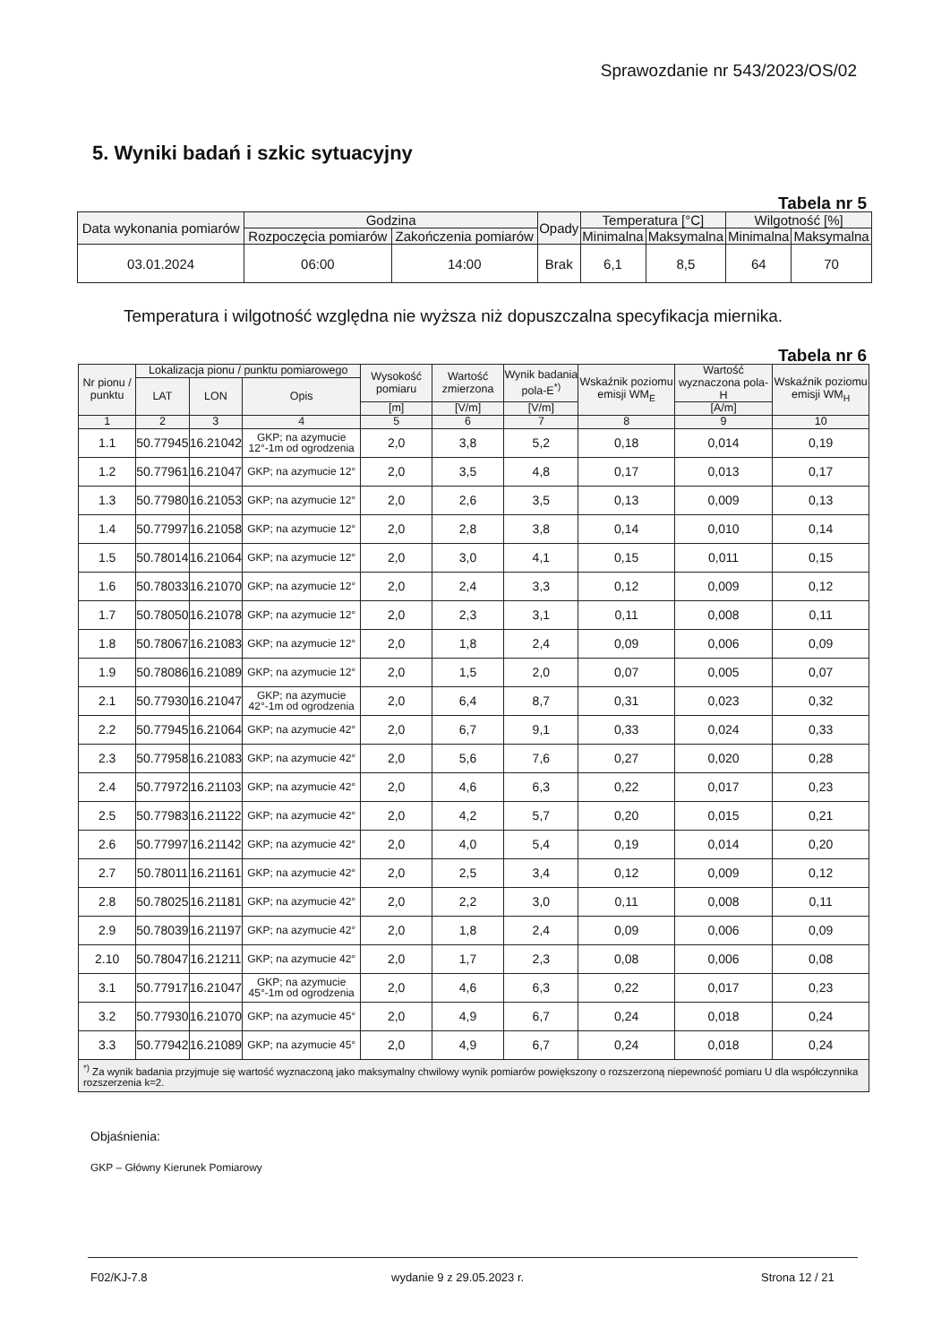Sprawozdanie nr 543/2023/OS/02
5. Wyniki badań i szkic sytuacyjny
Tabela nr 5
| Data wykonania pomiarów | Godzina | | Opady | Temperatura [°C] | | Wilgotność [%] | |
| --- | --- | --- | --- | --- | --- | --- | --- |
| | Rozpoczęcia pomiarów | Zakończenia pomiarów | | Minimalna | Maksymalna | Minimalna | Maksymalna |
| 03.01.2024 | 06:00 | 14:00 | Brak | 6,1 | 8,5 | 64 | 70 |
Temperatura i wilgotność względna nie wyższa niż dopuszczalna specyfikacja miernika.
Tabela nr 6
| Nr pionu / punktu | Lokalizacja pionu / punktu pomiarowego | | | Wysokość pomiaru | Wartość zmierzona | Wynik badania pola-E<sup>*)</sup> | Wskaźnik poziomu emisji WM<sub>E</sub> | Wartość wyznaczona pola-H | Wskaźnik poziomu emisji WM<sub>H</sub> |
| --- | --- | --- | --- | --- | --- | --- | --- | --- | --- |
| | LAT | LON | Opis | | | | | | |
| | | | | [m] | [V/m] | [V/m] | | [A/m] | |
| 1 | 2 | 3 | 4 | 5 | 6 | 7 | 8 | 9 | 10 |
| 1.1 | 50.77945 | 16.21042 | GKP; na azymucie 12°-1m od ogrodzenia | 2,0 | 3,8 | 5,2 | 0,18 | 0,014 | 0,19 |
| 1.2 | 50.77961 | 16.21047 | GKP; na azymucie 12° | 2,0 | 3,5 | 4,8 | 0,17 | 0,013 | 0,17 |
| 1.3 | 50.77980 | 16.21053 | GKP; na azymucie 12° | 2,0 | 2,6 | 3,5 | 0,13 | 0,009 | 0,13 |
| 1.4 | 50.77997 | 16.21058 | GKP; na azymucie 12° | 2,0 | 2,8 | 3,8 | 0,14 | 0,010 | 0,14 |
| 1.5 | 50.78014 | 16.21064 | GKP; na azymucie 12° | 2,0 | 3,0 | 4,1 | 0,15 | 0,011 | 0,15 |
| 1.6 | 50.78033 | 16.21070 | GKP; na azymucie 12° | 2,0 | 2,4 | 3,3 | 0,12 | 0,009 | 0,12 |
| 1.7 | 50.78050 | 16.21078 | GKP; na azymucie 12° | 2,0 | 2,3 | 3,1 | 0,11 | 0,008 | 0,11 |
| 1.8 | 50.78067 | 16.21083 | GKP; na azymucie 12° | 2,0 | 1,8 | 2,4 | 0,09 | 0,006 | 0,09 |
| 1.9 | 50.78086 | 16.21089 | GKP; na azymucie 12° | 2,0 | 1,5 | 2,0 | 0,07 | 0,005 | 0,07 |
| 2.1 | 50.77930 | 16.21047 | GKP; na azymucie 42°-1m od ogrodzenia | 2,0 | 6,4 | 8,7 | 0,31 | 0,023 | 0,32 |
| 2.2 | 50.77945 | 16.21064 | GKP; na azymucie 42° | 2,0 | 6,7 | 9,1 | 0,33 | 0,024 | 0,33 |
| 2.3 | 50.77958 | 16.21083 | GKP; na azymucie 42° | 2,0 | 5,6 | 7,6 | 0,27 | 0,020 | 0,28 |
| 2.4 | 50.77972 | 16.21103 | GKP; na azymucie 42° | 2,0 | 4,6 | 6,3 | 0,22 | 0,017 | 0,23 |
| 2.5 | 50.77983 | 16.21122 | GKP; na azymucie 42° | 2,0 | 4,2 | 5,7 | 0,20 | 0,015 | 0,21 |
| 2.6 | 50.77997 | 16.21142 | GKP; na azymucie 42° | 2,0 | 4,0 | 5,4 | 0,19 | 0,014 | 0,20 |
| 2.7 | 50.78011 | 16.21161 | GKP; na azymucie 42° | 2,0 | 2,5 | 3,4 | 0,12 | 0,009 | 0,12 |
| 2.8 | 50.78025 | 16.21181 | GKP; na azymucie 42° | 2,0 | 2,2 | 3,0 | 0,11 | 0,008 | 0,11 |
| 2.9 | 50.78039 | 16.21197 | GKP; na azymucie 42° | 2,0 | 1,8 | 2,4 | 0,09 | 0,006 | 0,09 |
| 2.10 | 50.78047 | 16.21211 | GKP; na azymucie 42° | 2,0 | 1,7 | 2,3 | 0,08 | 0,006 | 0,08 |
| 3.1 | 50.77917 | 16.21047 | GKP; na azymucie 45°-1m od ogrodzenia | 2,0 | 4,6 | 6,3 | 0,22 | 0,017 | 0,23 |
| 3.2 | 50.77930 | 16.21070 | GKP; na azymucie 45° | 2,0 | 4,9 | 6,7 | 0,24 | 0,018 | 0,24 |
| 3.3 | 50.77942 | 16.21089 | GKP; na azymucie 45° | 2,0 | 4,9 | 6,7 | 0,24 | 0,018 | 0,24 |
| <sup>*)</sup> Za wynik badania przyjmuje się wartość wyznaczoną jako maksymalny chwilowy wynik pomiarów powiększony o rozszerzoną niepewność pomiaru U dla współczynnika rozszerzenia k=2. | | | | | | | | | |
Objaśnienia:
GKP – Główny Kierunek Pomiarowy
F02/KJ-7.8 wydanie 9 z 29.05.2023 r. Strona 12 / 21